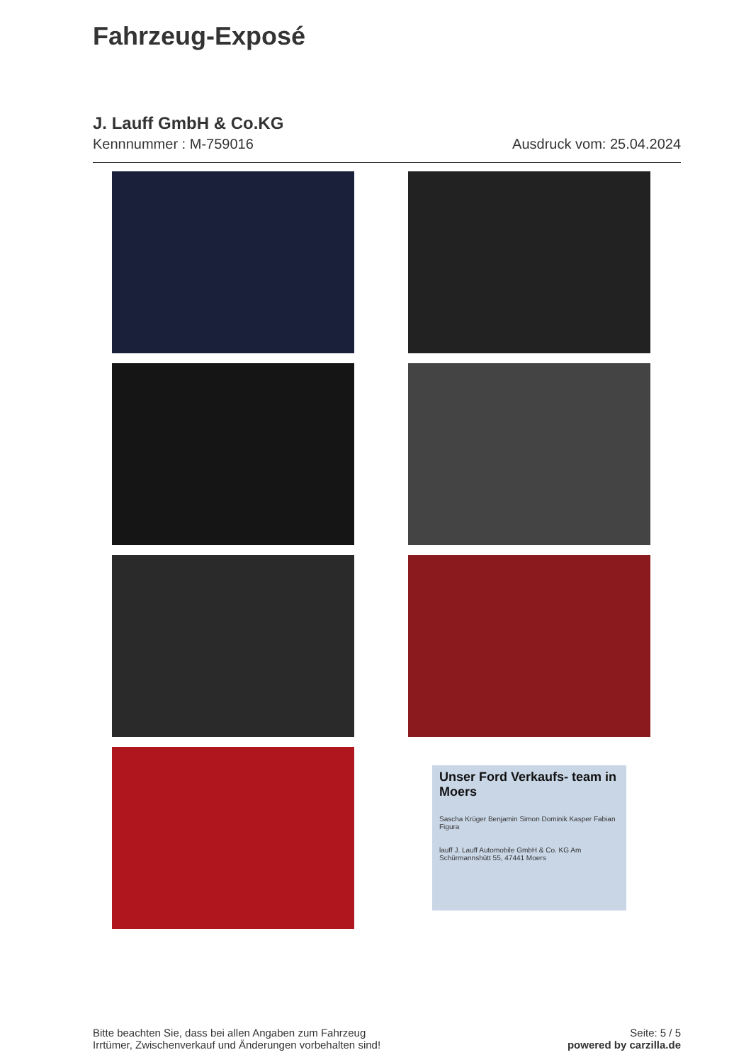Fahrzeug-Exposé
J. Lauff GmbH & Co.KG
Kennnummer : M-759016 Ausdruck vom: 25.04.2024
Unser Ford Verkaufs- team in Moers
Sascha Krüger Benjamin Simon Dominik Kasper Fabian Figura
lauff J. Lauff Automobile GmbH & Co. KG Am Schürmannshütt 55, 47441 Moers
Bitte beachten Sie, dass bei allen Angaben zum Fahrzeug
Irrtümer, Zwischenverkauf und Änderungen vorbehalten sind!
Seite: 5 / 5
powered by carzilla.de